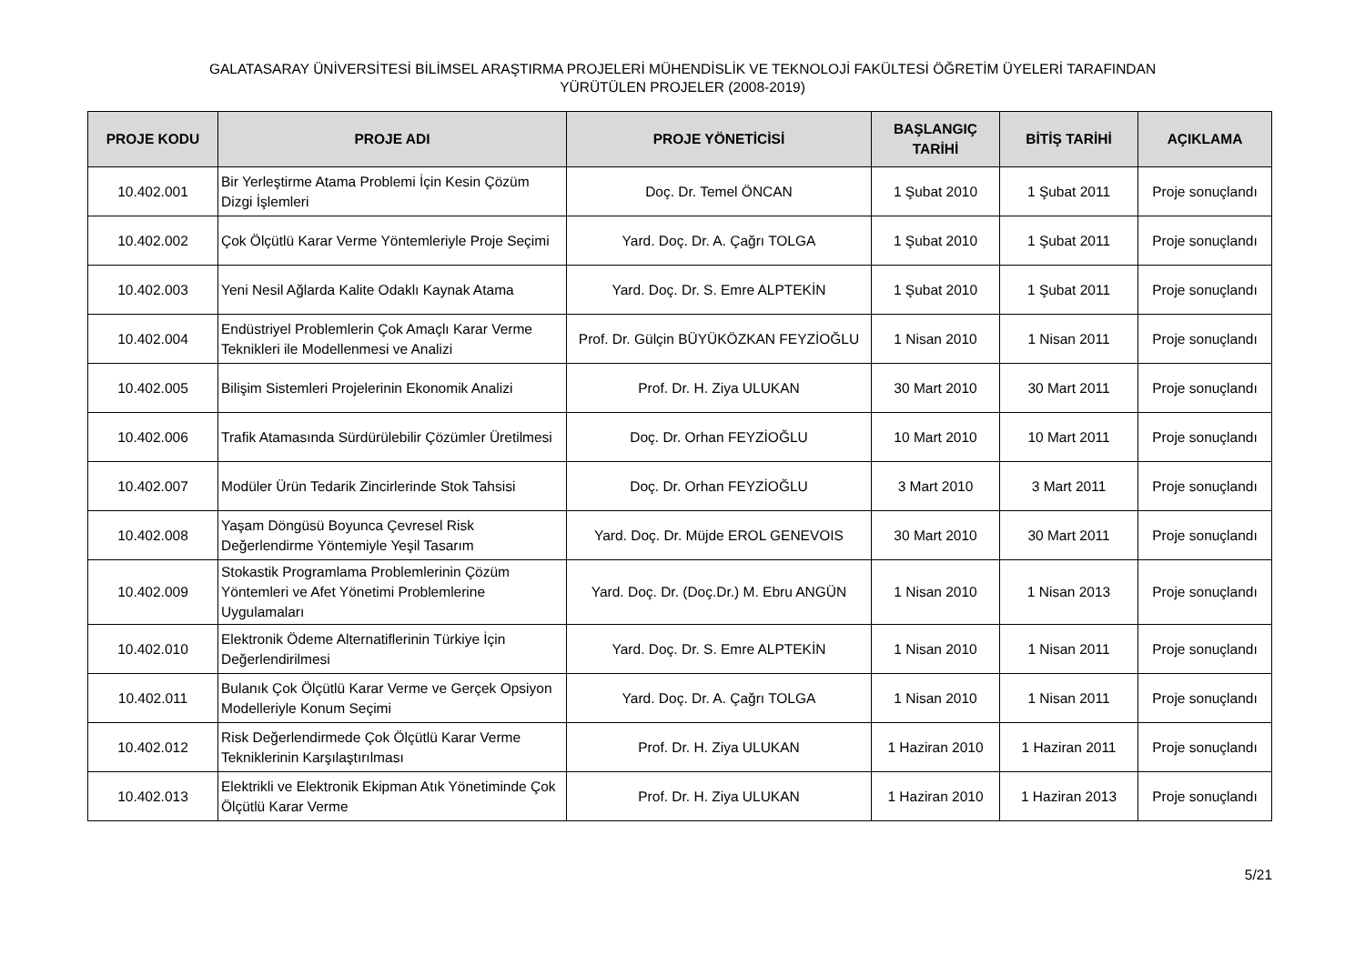GALATASARAY ÜNİVERSİTESİ BİLİMSEL ARAŞTIRMA PROJELERİ MÜHENDİSLİK VE TEKNOLOJİ FAKÜLTESİ ÖĞRETİM ÜYELERİ TARAFINDAN
YÜRÜTÜLEN PROJELER (2008-2019)
| PROJE KODU | PROJE ADI | PROJE YÖNETİCİSİ | BAŞLANGIÇ TARİHİ | BİTİŞ TARİHİ | AÇIKLAMA |
| --- | --- | --- | --- | --- | --- |
| 10.402.001 | Bir Yerleştirme Atama Problemi İçin Kesin Çözüm Dizgi İşlemleri | Doç. Dr. Temel ÖNCAN | 1 Şubat 2010 | 1 Şubat 2011 | Proje sonuçlandı |
| 10.402.002 | Çok Ölçütlü Karar Verme Yöntemleriyle Proje Seçimi | Yard. Doç. Dr. A. Çağrı TOLGA | 1 Şubat 2010 | 1 Şubat 2011 | Proje sonuçlandı |
| 10.402.003 | Yeni Nesil Ağlarda Kalite Odaklı Kaynak Atama | Yard. Doç. Dr. S. Emre ALPTEKİN | 1 Şubat 2010 | 1 Şubat 2011 | Proje sonuçlandı |
| 10.402.004 | Endüstriyel Problemlerin Çok Amaçlı Karar Verme Teknikleri ile Modellenmesi ve Analizi | Prof. Dr. Gülçin BÜYÜKÖZKAN FEYZİOĞLU | 1 Nisan 2010 | 1 Nisan 2011 | Proje sonuçlandı |
| 10.402.005 | Bilişim Sistemleri Projelerinin Ekonomik Analizi | Prof. Dr. H. Ziya ULUKAN | 30 Mart 2010 | 30 Mart 2011 | Proje sonuçlandı |
| 10.402.006 | Trafik Atamasında Sürdürülebilir Çözümler Üretilmesi | Doç. Dr. Orhan FEYZİOĞLU | 10 Mart 2010 | 10 Mart 2011 | Proje sonuçlandı |
| 10.402.007 | Modüler Ürün Tedarik Zincirlerinde Stok Tahsisi | Doç. Dr. Orhan FEYZİOĞLU | 3 Mart 2010 | 3 Mart 2011 | Proje sonuçlandı |
| 10.402.008 | Yaşam Döngüsü Boyunca Çevresel Risk Değerlendirme Yöntemiyle Yeşil Tasarım | Yard. Doç. Dr. Müjde EROL GENEVOIS | 30 Mart 2010 | 30 Mart 2011 | Proje sonuçlandı |
| 10.402.009 | Stokastik Programlama Problemlerinin Çözüm Yöntemleri ve Afet Yönetimi Problemlerine Uygulamaları | Yard. Doç. Dr. (Doç.Dr.) M. Ebru ANGÜN | 1 Nisan 2010 | 1 Nisan 2013 | Proje sonuçlandı |
| 10.402.010 | Elektronik Ödeme Alternatiflerinin Türkiye İçin Değerlendirilmesi | Yard. Doç. Dr. S. Emre ALPTEKİN | 1 Nisan 2010 | 1 Nisan 2011 | Proje sonuçlandı |
| 10.402.011 | Bulanık Çok Ölçütlü Karar Verme ve Gerçek Opsiyon Modelleriyle Konum Seçimi | Yard. Doç. Dr. A. Çağrı TOLGA | 1 Nisan 2010 | 1 Nisan 2011 | Proje sonuçlandı |
| 10.402.012 | Risk Değerlendirmede Çok Ölçütlü Karar Verme Tekniklerinin Karşılaştırılması | Prof. Dr. H. Ziya ULUKAN | 1 Haziran 2010 | 1 Haziran 2011 | Proje sonuçlandı |
| 10.402.013 | Elektrikli ve Elektronik Ekipman Atık Yönetiminde Çok Ölçütlü Karar Verme | Prof. Dr. H. Ziya ULUKAN | 1 Haziran 2010 | 1 Haziran 2013 | Proje sonuçlandı |
5/21